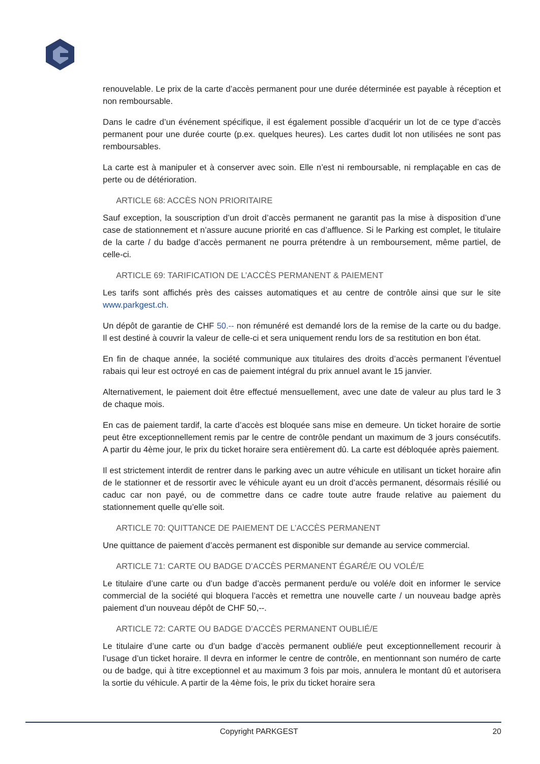renouvelable. Le prix de la carte d’accès permanent pour une durée déterminée est payable à réception et non remboursable.
Dans le cadre d’un événement spécifique, il est également possible d’acquérir un lot de ce type d’accès permanent pour une durée courte (p.ex. quelques heures). Les cartes dudit lot non utilisées ne sont pas remboursables.
La carte est à manipuler et à conserver avec soin. Elle n’est ni remboursable, ni remplaçable en cas de perte ou de détérioration.
ARTICLE 68: ACCÈS NON PRIORITAIRE
Sauf exception, la souscription d’un droit d’accès permanent ne garantit pas la mise à disposition d’une case de stationnement et n’assure aucune priorité en cas d’affluence. Si le Parking est complet, le titulaire de la carte / du badge d’accès permanent ne pourra prétendre à un remboursement, même partiel, de celle-ci.
ARTICLE 69: TARIFICATION DE L’ACCÈS PERMANENT & PAIEMENT
Les tarifs sont affichés près des caisses automatiques et au centre de contrôle ainsi que sur le site www.parkgest.ch.
Un dépôt de garantie de CHF 50.-- non rémunéré est demandé lors de la remise de la carte ou du badge. Il est destiné à couvrir la valeur de celle-ci et sera uniquement rendu lors de sa restitution en bon état.
En fin de chaque année, la société communique aux titulaires des droits d’accès permanent l’éventuel rabais qui leur est octroyé en cas de paiement intégral du prix annuel avant le 15 janvier.
Alternativement, le paiement doit être effectué mensuellement, avec une date de valeur au plus tard le 3 de chaque mois.
En cas de paiement tardif, la carte d’accès est bloquée sans mise en demeure. Un ticket horaire de sortie peut être exceptionnellement remis par le centre de contrôle pendant un maximum de 3 jours consécutifs. A partir du 4ème jour, le prix du ticket horaire sera entièrement dû. La carte est débloquée après paiement.
Il est strictement interdit de rentrer dans le parking avec un autre véhicule en utilisant un ticket horaire afin de le stationner et de ressortir avec le véhicule ayant eu un droit d’accès permanent, désormais résilié ou caduc car non payé, ou de commettre dans ce cadre toute autre fraude relative au paiement du stationnement quelle qu’elle soit.
ARTICLE 70: QUITTANCE DE PAIEMENT DE L’ACCÈS PERMANENT
Une quittance de paiement d’accès permanent est disponible sur demande au service commercial.
ARTICLE 71: CARTE OU BADGE D’ACCÈS PERMANENT ÉGARÉ/E OU VOLÉ/E
Le titulaire d’une carte ou d’un badge d’accès permanent perdu/e ou volé/e doit en informer le service commercial de la société qui bloquera l’accès et remettra une nouvelle carte / un nouveau badge après paiement d’un nouveau dépôt de CHF 50,--.
ARTICLE 72: CARTE OU BADGE D’ACCÈS PERMANENT OUBLIÉ/E
Le titulaire d’une carte ou d’un badge d’accès permanent oublié/e peut exceptionnellement recourir à l’usage d’un ticket horaire. Il devra en informer le centre de contrôle, en mentionnant son numéro de carte ou de badge, qui à titre exceptionnel et au maximum 3 fois par mois, annulera le montant dû et autorisera la sortie du véhicule. A partir de la 4ème fois, le prix du ticket horaire sera
Copyright PARKGEST 20